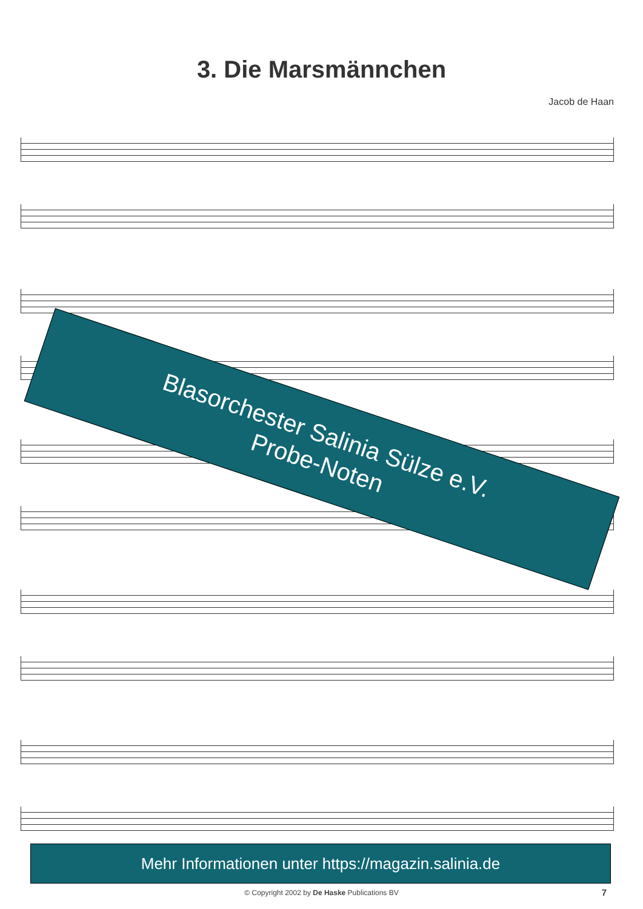3. Die Marsmännchen
Jacob de Haan
Blasorchester Salinia Sülze e.V.
Probe-Noten
Mehr Informationen unter https://magazin.salinia.de
© Copyright 2002 by De Haske Publications BV 7